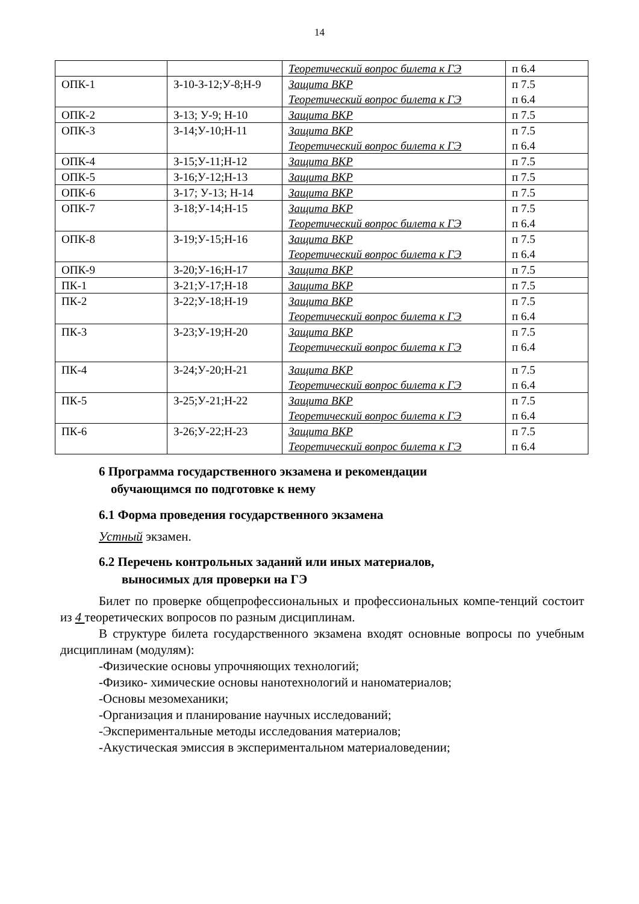14
| | | Теоретический вопрос билета к ГЭ | п 6.4 |
| ОПК-1 | З-10-З-12;У-8;Н-9 | Защита ВКР Теоретический вопрос билета к ГЭ | п 7.5 п 6.4 |
| ОПК-2 | З-13; У-9; Н-10 | Защита ВКР | п 7.5 |
| ОПК-3 | З-14;У-10;Н-11 | Защита ВКР Теоретический вопрос билета к ГЭ | п 7.5 п 6.4 |
| ОПК-4 | З-15;У-11;Н-12 | Защита ВКР | п 7.5 |
| ОПК-5 | З-16;У-12;Н-13 | Защита ВКР | п 7.5 |
| ОПК-6 | З-17; У-13; Н-14 | Защита ВКР | п 7.5 |
| ОПК-7 | З-18;У-14;Н-15 | Защита ВКР Теоретический вопрос билета к ГЭ | п 7.5 п 6.4 |
| ОПК-8 | З-19;У-15;Н-16 | Защита ВКР Теоретический вопрос билета к ГЭ | п 7.5 п 6.4 |
| ОПК-9 | З-20;У-16;Н-17 | Защита ВКР | п 7.5 |
| ПК-1 | З-21;У-17;Н-18 | Защита ВКР | п 7.5 |
| ПК-2 | З-22;У-18;Н-19 | Защита ВКР Теоретический вопрос билета к ГЭ | п 7.5 п 6.4 |
| ПК-3 | З-23;У-19;Н-20 | Защита ВКР Теоретический вопрос билета к ГЭ | п 7.5 п 6.4 |
| ПК-4 | З-24;У-20;Н-21 | Защита ВКР Теоретический вопрос билета к ГЭ | п 7.5 п 6.4 |
| ПК-5 | З-25;У-21;Н-22 | Защита ВКР Теоретический вопрос билета к ГЭ | п 7.5 п 6.4 |
| ПК-6 | З-26;У-22;Н-23 | Защита ВКР Теоретический вопрос билета к ГЭ | п 7.5 п 6.4 |
6 Программа государственного экзамена и рекомендации
обучающимся по подготовке к нему
6.1 Форма проведения государственного экзамена
Устный экзамен.
6.2 Перечень контрольных заданий или иных материалов,
выносимых для проверки на ГЭ
Билет по проверке общепрофессиональных и профессиональных компе-тенций состоит из 4 теоретических вопросов по разным дисциплинам.
В структуре билета государственного экзамена входят основные вопросы по учебным дисциплинам (модулям):
-Физические основы упрочняющих технологий;
-Физико- химические основы нанотехнологий и наноматериалов;
-Основы мезомеханики;
-Организация и планирование научных исследований;
-Экспериментальные методы исследования материалов;
-Акустическая эмиссия в экспериментальном материаловедении;